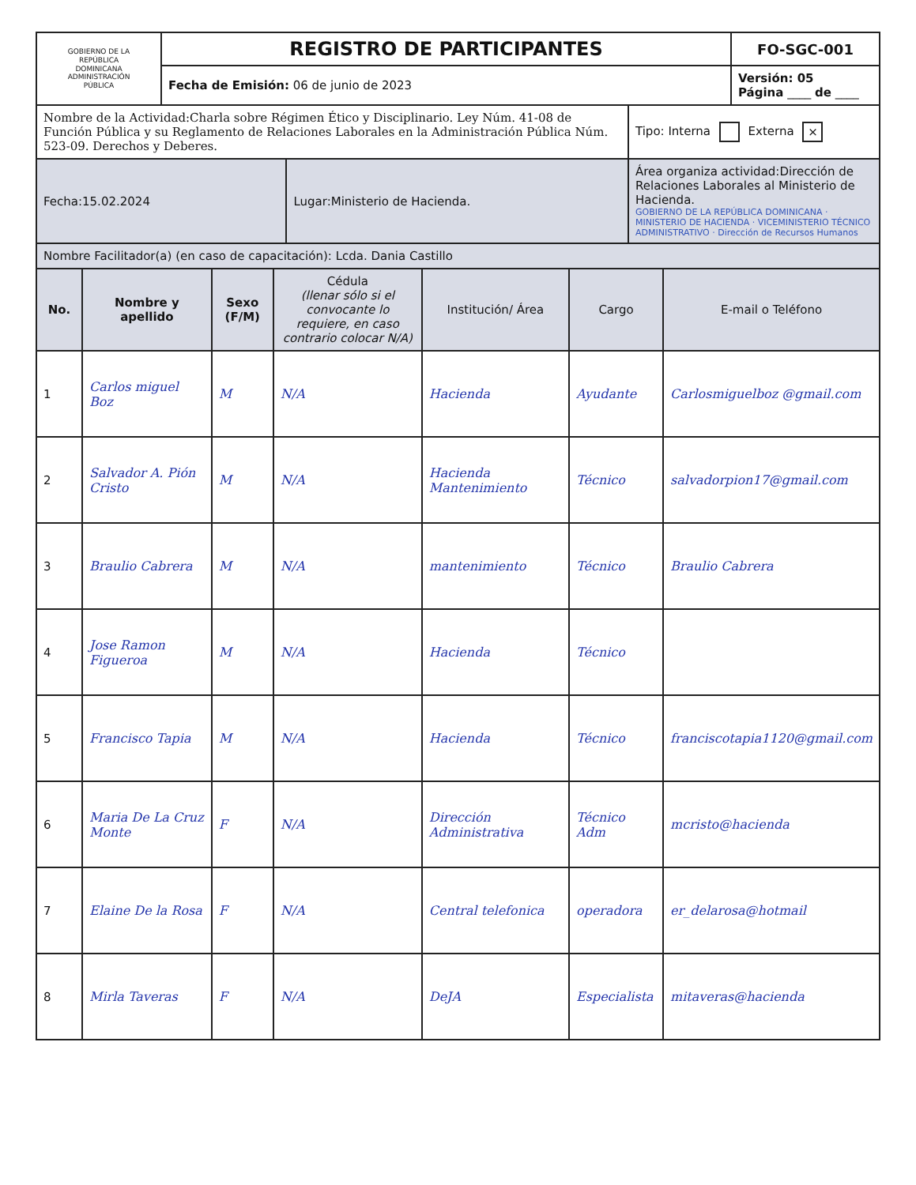| GOBIERNO DE LA REPÚBLICA DOMINICANA ADMINISTRACIÓN PÚBLICA | REGISTRO DE PARTICIPANTES | FO-SGC-001 |
| | Fecha de Emisión: 06 de junio de 2023 | Versión: 05 Página ____ de ____ |
| Nombre de la Actividad:Charla sobre Régimen Ético y Disciplinario. Ley Núm. 41-08 de Función Pública y su Reglamento de Relaciones Laborales en la Administración Pública Núm. 523-09. Derechos y Deberes. | | Tipo: Interna Externa × |
| Fecha:15.02.2024 | Lugar:Ministerio de Hacienda. | Área organiza actividad:Dirección de Relaciones Laborales al Ministerio de Hacienda. GOBIERNO DE LA REPÚBLICA DOMINICANA · MINISTERIO DE HACIENDA · VICEMINISTERIO TÉCNICO ADMINISTRATIVO · Dirección de Recursos Humanos |
| Nombre Facilitador(a) (en caso de capacitación): Lcda. Dania Castillo | | |
| No. | Nombre y apellido | Sexo (F/M) | Cédula (llenar sólo si el convocante lo requiere, en caso contrario colocar N/A) | Institución/ Área | Cargo | E-mail o Teléfono |
| --- | --- | --- | --- | --- | --- | --- |
| 1 | Carlos miguel Boz | M | N/A | Hacienda | Ayudante | Carlosmiguelboz @gmail.com |
| 2 | Salvador A. Pión Cristo | M | N/A | Hacienda Mantenimiento | Técnico | salvadorpion17@gmail.com |
| 3 | Braulio Cabrera | M | N/A | mantenimiento | Técnico | Braulio Cabrera |
| 4 | Jose Ramon Figueroa | M | N/A | Hacienda | Técnico | |
| 5 | Francisco Tapia | M | N/A | Hacienda | Técnico | franciscotapia1120@gmail.com |
| 6 | Maria De La Cruz Monte | F | N/A | Dirección Administrativa | Técnico Adm | mcristo@hacienda |
| 7 | Elaine De la Rosa | F | N/A | Central telefonica | operadora | er_delarosa@hotmail |
| 8 | Mirla Taveras | F | N/A | DeJA | Especialista | mitaveras@hacienda |